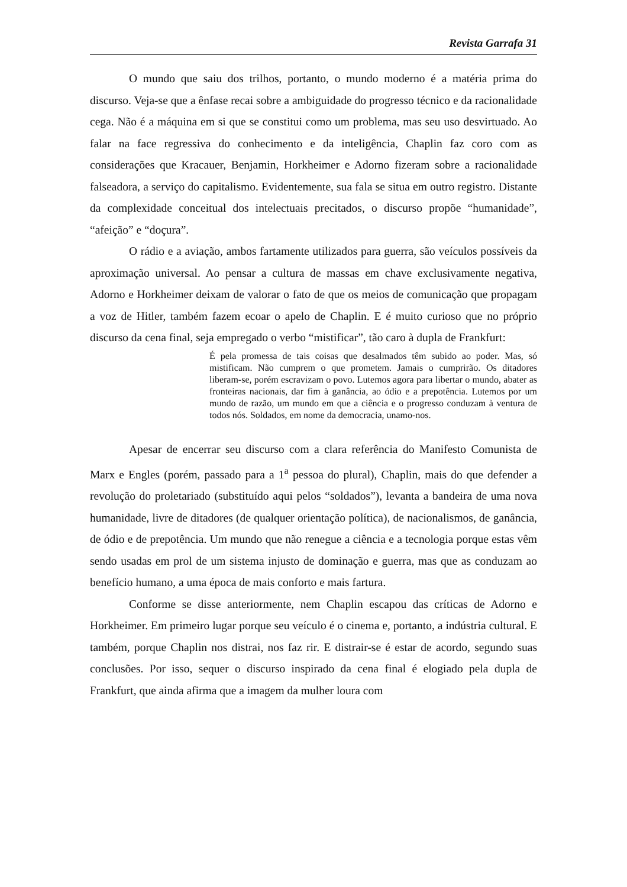Revista Garrafa 31
O mundo que saiu dos trilhos, portanto, o mundo moderno é a matéria prima do discurso. Veja-se que a ênfase recai sobre a ambiguidade do progresso técnico e da racionalidade cega. Não é a máquina em si que se constitui como um problema, mas seu uso desvirtuado. Ao falar na face regressiva do conhecimento e da inteligência, Chaplin faz coro com as considerações que Kracauer, Benjamin, Horkheimer e Adorno fizeram sobre a racionalidade falseadora, a serviço do capitalismo. Evidentemente, sua fala se situa em outro registro. Distante da complexidade conceitual dos intelectuais precitados, o discurso propõe “humanidade”, “afeição” e “doçura”.
O rádio e a aviação, ambos fartamente utilizados para guerra, são veículos possíveis da aproximação universal. Ao pensar a cultura de massas em chave exclusivamente negativa, Adorno e Horkheimer deixam de valorar o fato de que os meios de comunicação que propagam a voz de Hitler, também fazem ecoar o apelo de Chaplin. E é muito curioso que no próprio discurso da cena final, seja empregado o verbo “mistificar”, tão caro à dupla de Frankfurt:
É pela promessa de tais coisas que desalmados têm subido ao poder. Mas, só mistificam. Não cumprem o que prometem. Jamais o cumprirão. Os ditadores liberam-se, porém escravizam o povo. Lutemos agora para libertar o mundo, abater as fronteiras nacionais, dar fim à ganância, ao ódio e a prepotência. Lutemos por um mundo de razão, um mundo em que a ciência e o progresso conduzam à ventura de todos nós. Soldados, em nome da democracia, unamo-nos.
Apesar de encerrar seu discurso com a clara referência do Manifesto Comunista de Marx e Engles (porém, passado para a 1<sup>a</sup> pessoa do plural), Chaplin, mais do que defender a revolução do proletariado (substituído aqui pelos “soldados”), levanta a bandeira de uma nova humanidade, livre de ditadores (de qualquer orientação política), de nacionalismos, de ganância, de ódio e de prepotência. Um mundo que não renegue a ciência e a tecnologia porque estas vêm sendo usadas em prol de um sistema injusto de dominação e guerra, mas que as conduzam ao benefício humano, a uma época de mais conforto e mais fartura.
Conforme se disse anteriormente, nem Chaplin escapou das críticas de Adorno e Horkheimer. Em primeiro lugar porque seu veículo é o cinema e, portanto, a indústria cultural. E também, porque Chaplin nos distrai, nos faz rir. E distrair-se é estar de acordo, segundo suas conclusões. Por isso, sequer o discurso inspirado da cena final é elogiado pela dupla de Frankfurt, que ainda afirma que a imagem da mulher loura com